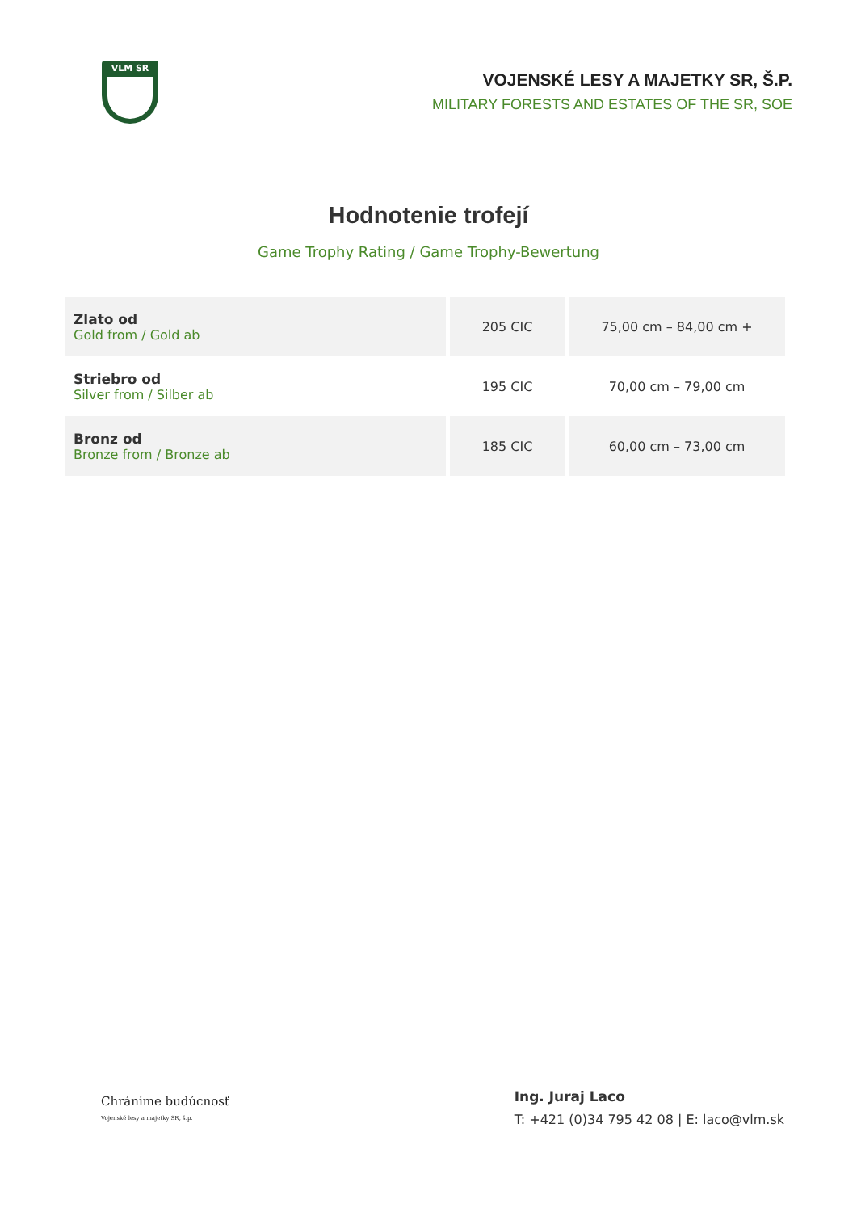VLM SR
VOJENSKÉ LESY A MAJETKY SR, Š.P.
MILITARY FORESTS AND ESTATES OF THE SR, SOE
Hodnotenie trofejí
Game Trophy Rating / Game Trophy-Bewertung
| Zlato od Gold from / Gold ab | 205 CIC | 75,00 cm – 84,00 cm + |
| Striebro od Silver from / Silber ab | 195 CIC | 70,00 cm – 79,00 cm |
| Bronz od Bronze from / Bronze ab | 185 CIC | 60,00 cm – 73,00 cm |
Chránime budúcnosť
Vojenské lesy a majetky SR, š.p.
Ing. Juraj Laco
T: +421 (0)34 795 42 08 | E: laco@vlm.sk